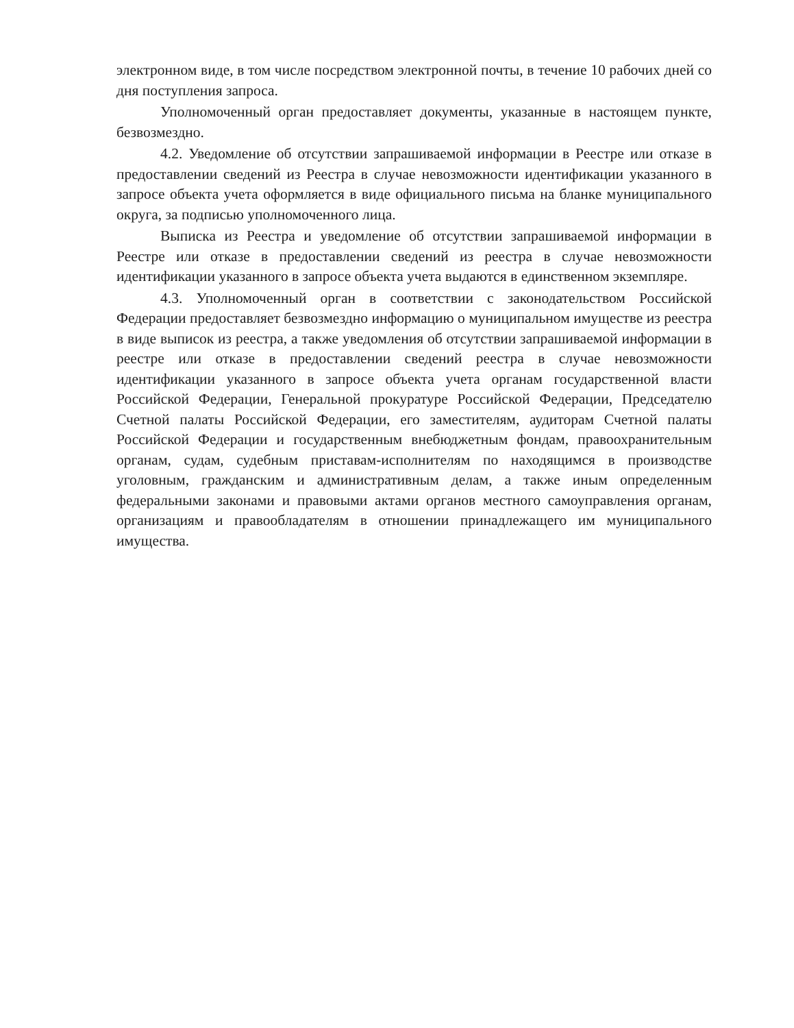электронном виде, в том числе посредством электронной почты, в течение 10 рабочих дней со дня поступления запроса.
Уполномоченный орган предоставляет документы, указанные в настоящем пункте, безвозмездно.
4.2. Уведомление об отсутствии запрашиваемой информации в Реестре или отказе в предоставлении сведений из Реестра в случае невозможности идентификации указанного в запросе объекта учета оформляется в виде официального письма на бланке муниципального округа, за подписью уполномоченного лица.
Выписка из Реестра и уведомление об отсутствии запрашиваемой информации в Реестре или отказе в предоставлении сведений из реестра в случае невозможности идентификации указанного в запросе объекта учета выдаются в единственном экземпляре.
4.3. Уполномоченный орган в соответствии с законодательством Российской Федерации предоставляет безвозмездно информацию о муниципальном имуществе из реестра в виде выписок из реестра, а также уведомления об отсутствии запрашиваемой информации в реестре или отказе в предоставлении сведений реестра в случае невозможности идентификации указанного в запросе объекта учета органам государственной власти Российской Федерации, Генеральной прокуратуре Российской Федерации, Председателю Счетной палаты Российской Федерации, его заместителям, аудиторам Счетной палаты Российской Федерации и государственным внебюджетным фондам, правоохранительным органам, судам, судебным приставам-исполнителям по находящимся в производстве уголовным, гражданским и административным делам, а также иным определенным федеральными законами и правовыми актами органов местного самоуправления органам, организациям и правообладателям в отношении принадлежащего им муниципального имущества.